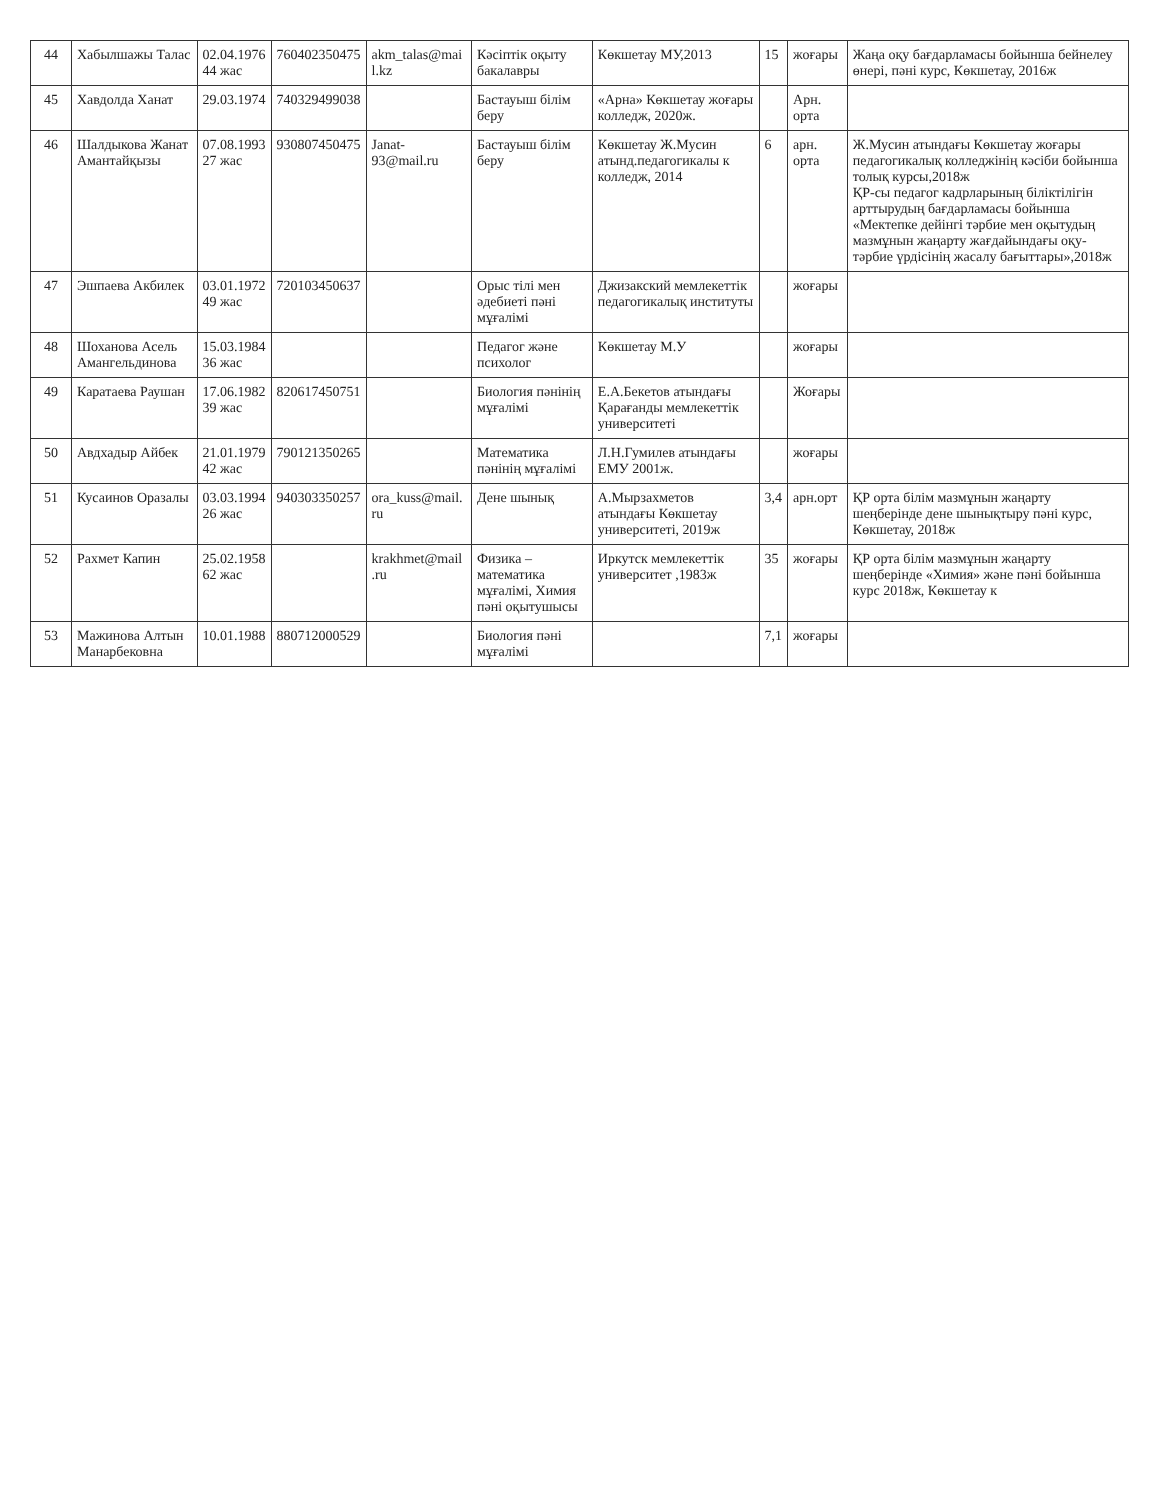| 44 | Хабылшажы Талас | 02.04.1976 44 жас | 760402350475 | akm_talas@mai l.kz | Кәсіптік оқыту бакалавры | Көкшетау МУ,2013 | 15 | жоғары | Жаңа оқу бағдарламасы бойынша бейнелеу өнері, пәні курс, Көкшетау, 2016ж |
| 45 | Хавдолда Ханат | 29.03.1974 | 740329499038 | | Бастауыш білім беру | «Арна» Көкшетау жоғары колледж, 2020ж. | | Арн. орта | |
| 46 | Шалдыкова Жанат Амантайқызы | 07.08.1993 27 жас | 930807450475 | Janat-93@mail.ru | Бастауыш білім беру | Көкшетау Ж.Мусин атынд.педагогикалы к колледж, 2014 | 6 | арн. орта | Ж.Мусин атындағы Көкшетау жоғары педагогикалық колледжінің кәсіби бойынша толық курсы,2018ж ҚР-сы педагог кадрларының біліктілігін арттырудың бағдарламасы бойынша «Мектепке дейінгі тәрбие мен оқытудың мазмұнын жаңарту жағдайындағы оқу-тәрбие үрдісінің жасалу бағыттары»,2018ж |
| 47 | Эшпаева Акбилек | 03.01.1972 49 жас | 720103450637 | | Орыс тілі мен әдебиеті пәні мұғалімі | Джизакский мемлекеттік педагогикалық институты | | жоғары | |
| 48 | Шоханова Асель Амангельдинова | 15.03.1984 36 жас | | | Педагог және психолог | Көкшетау М.У | | жоғары | |
| 49 | Каратаева Раушан | 17.06.1982 39 жас | 820617450751 | | Биология пәнінің мұғалімі | Е.А.Бекетов атындағы Қарағанды мемлекеттік университеті | | Жоғары | |
| 50 | Авдхадыр Айбек | 21.01.1979 42 жас | 790121350265 | | Математика пәнінің мұғалімі | Л.Н.Гумилев атындағы ЕМУ 2001ж. | | жоғары | |
| 51 | Кусаинов Оразалы | 03.03.1994 26 жас | 940303350257 | ora_kuss@mail. ru | Дене шынық | А.Мырзахметов атындағы Көкшетау университеті, 2019ж | 3,4 | арн.орт | ҚР орта білім мазмұнын жаңарту шеңберінде дене шынықтыру пәні курс, Көкшетау, 2018ж |
| 52 | Рахмет Капин | 25.02.1958 62 жас | | krakhmet@mail .ru | Физика – математика мұғалімі, Химия пәні оқытушысы | Иркутск мемлекеттік университет ,1983ж | 35 | жоғары | ҚР орта білім мазмұнын жаңарту шеңберінде «Химия» және пәні бойынша курс 2018ж, Көкшетау к |
| 53 | Мажинова Алтын Манарбековна | 10.01.1988 | 880712000529 | | Биология пәні мұғалімі | | 7,1 | жоғары | |